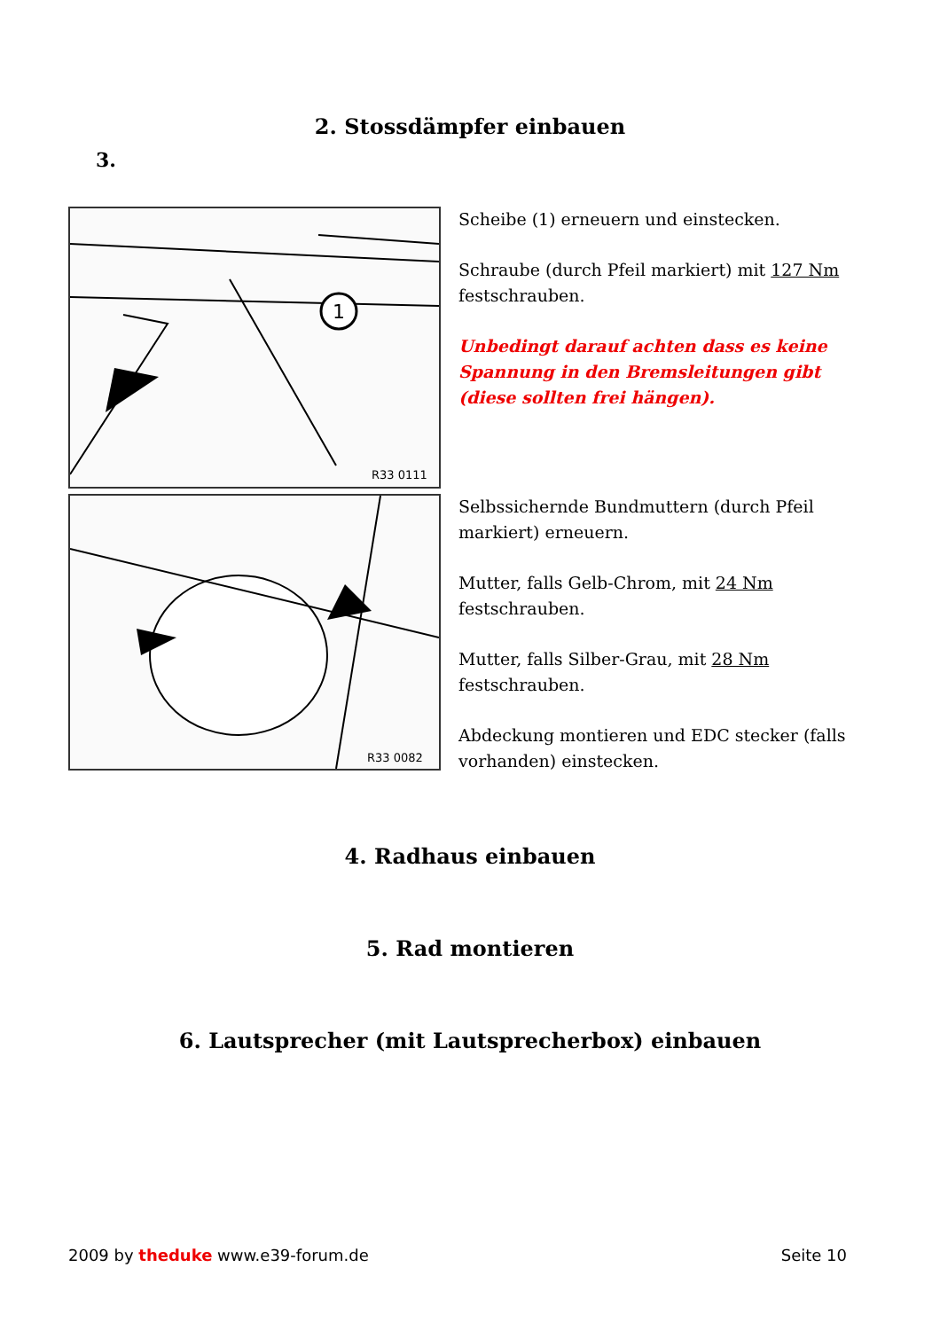2. Stossdämpfer einbauen
3.
1
R33 0111
Scheibe (1) erneuern und einstecken.
Schraube (durch Pfeil markiert) mit 127 Nm festschrauben.
Unbedingt darauf achten dass es keine Spannung in den Bremsleitungen gibt (diese sollten frei hängen).
R33 0082
Selbssichernde Bundmuttern (durch Pfeil markiert) erneuern.
Mutter, falls Gelb-Chrom, mit 24 Nm festschrauben.
Mutter, falls Silber-Grau, mit 28 Nm festschrauben.
Abdeckung montieren und EDC stecker (falls vorhanden) einstecken.
4. Radhaus einbauen
5. Rad montieren
6. Lautsprecher (mit Lautsprecherbox) einbauen
2009 by theduke www.e39-forum.de Seite 10